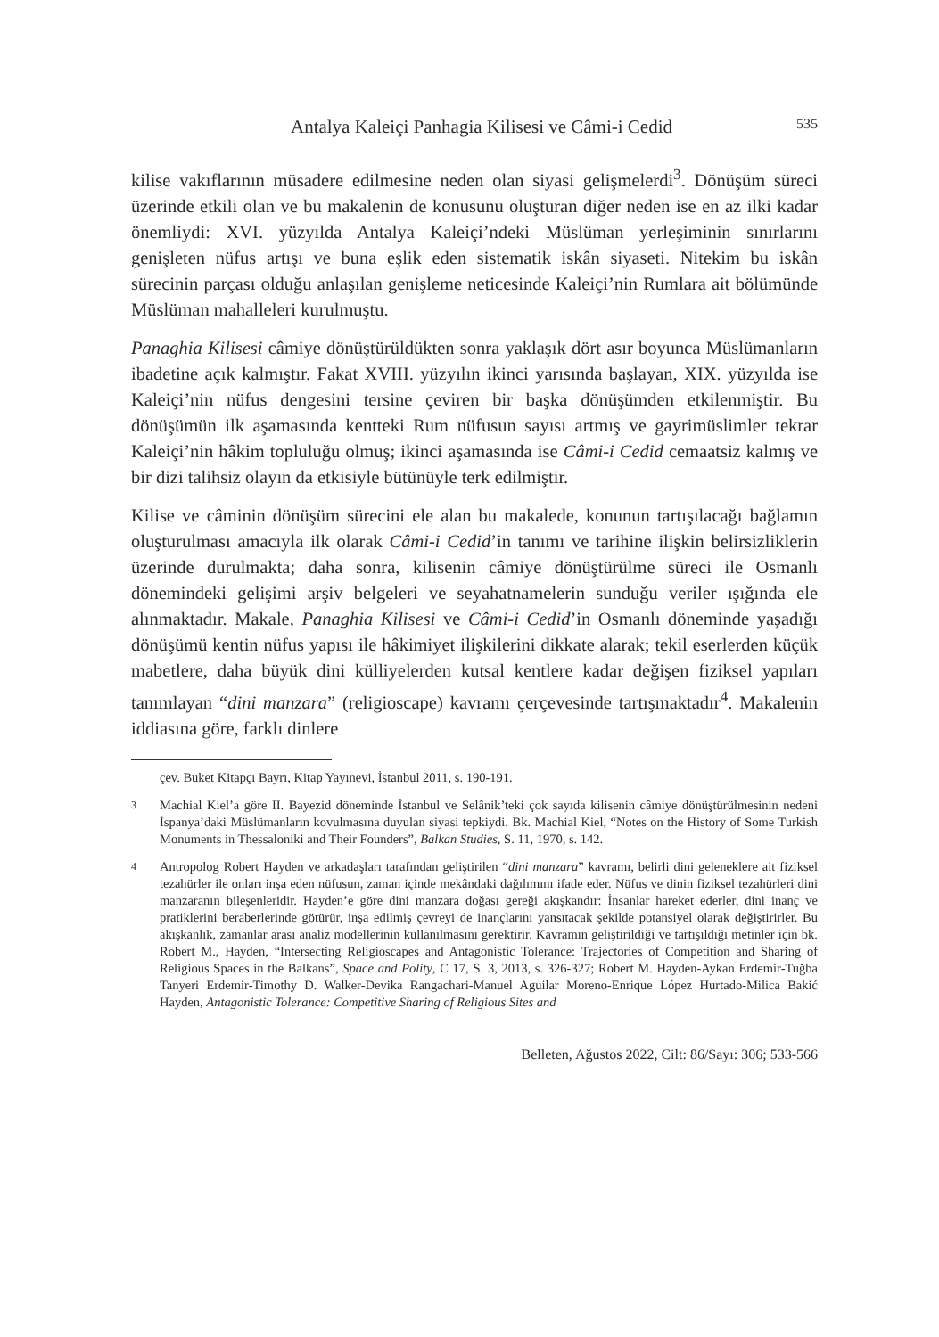Antalya Kaleiçi Panhagia Kilisesi ve Câmi-i Cedid 535
kilise vakıflarının müsadere edilmesine neden olan siyasi gelişmelerdi<sup>3</sup>. Dönüşüm süreci üzerinde etkili olan ve bu makalenin de konusunu oluşturan diğer neden ise en az ilki kadar önemliydi: XVI. yüzyılda Antalya Kaleiçi’ndeki Müslüman yerleşiminin sınırlarını genişleten nüfus artışı ve buna eşlik eden sistematik iskân siyaseti. Nitekim bu iskân sürecinin parçası olduğu anlaşılan genişleme neticesinde Kaleiçi’nin Rumlara ait bölümünde Müslüman mahalleleri kurulmuştu.
Panaghia Kilisesi câmiye dönüştürüldükten sonra yaklaşık dört asır boyunca Müslümanların ibadetine açık kalmıştır. Fakat XVIII. yüzyılın ikinci yarısında başlayan, XIX. yüzyılda ise Kaleiçi’nin nüfus dengesini tersine çeviren bir başka dönüşümden etkilenmiştir. Bu dönüşümün ilk aşamasında kentteki Rum nüfusun sayısı artmış ve gayrimüslimler tekrar Kaleiçi’nin hâkim topluluğu olmuş; ikinci aşamasında ise Câmi-i Cedid cemaatsiz kalmış ve bir dizi talihsiz olayın da etkisiyle bütünüyle terk edilmiştir.
Kilise ve câminin dönüşüm sürecini ele alan bu makalede, konunun tartışılacağı bağlamın oluşturulması amacıyla ilk olarak Câmi-i Cedid’in tanımı ve tarihine ilişkin belirsizliklerin üzerinde durulmakta; daha sonra, kilisenin câmiye dönüştürülme süreci ile Osmanlı dönemindeki gelişimi arşiv belgeleri ve seyahatnamelerin sunduğu veriler ışığında ele alınmaktadır. Makale, Panaghia Kilisesi ve Câmi-i Cedid’in Osmanlı döneminde yaşadığı dönüşümü kentin nüfus yapısı ile hâkimiyet ilişkilerini dikkate alarak; tekil eserlerden küçük mabetlere, daha büyük dini külliyelerden kutsal kentlere kadar değişen fiziksel yapıları tanımlayan “dini manzara” (religioscape) kavramı çerçevesinde tartışmaktadır<sup>4</sup>. Makalenin iddiasına göre, farklı dinlere
çev. Buket Kitapçı Bayrı, Kitap Yayınevi, İstanbul 2011, s. 190-191.
3 Machial Kiel’a göre II. Bayezid döneminde İstanbul ve Selânik’teki çok sayıda kilisenin câmiye dönüştürülmesinin nedeni İspanya’daki Müslümanların kovulmasına duyulan siyasi tepkiydi. Bk. Machial Kiel, “Notes on the History of Some Turkish Monuments in Thessaloniki and Their Founders”, Balkan Studies, S. 11, 1970, s. 142.
4 Antropolog Robert Hayden ve arkadaşları tarafından geliştirilen “dini manzara” kavramı, belirli dini geleneklere ait fiziksel tezahürler ile onları inşa eden nüfusun, zaman içinde mekândaki dağılımını ifade eder. Nüfus ve dinin fiziksel tezahürleri dini manzaranın bileşenleridir. Hayden’e göre dini manzara doğası gereği akışkandır: İnsanlar hareket ederler, dini inanç ve pratiklerini beraberlerinde götürür, inşa edilmiş çevreyi de inançlarını yansıtacak şekilde potansiyel olarak değiştirirler. Bu akışkanlık, zamanlar arası analiz modellerinin kullanılmasını gerektirir. Kavramın geliştirildiği ve tartışıldığı metinler için bk. Robert M., Hayden, “Intersecting Religioscapes and Antagonistic Tolerance: Trajectories of Competition and Sharing of Religious Spaces in the Balkans”, Space and Polity, C 17, S. 3, 2013, s. 326-327; Robert M. Hayden-Aykan Erdemir-Tuğba Tanyeri Erdemir-Timothy D. Walker-Devika Rangachari-Manuel Aguilar Moreno-Enrique López Hurtado-Milica Bakić Hayden, Antagonistic Tolerance: Competitive Sharing of Religious Sites and
Belleten, Ağustos 2022, Cilt: 86/Sayı: 306; 533-566